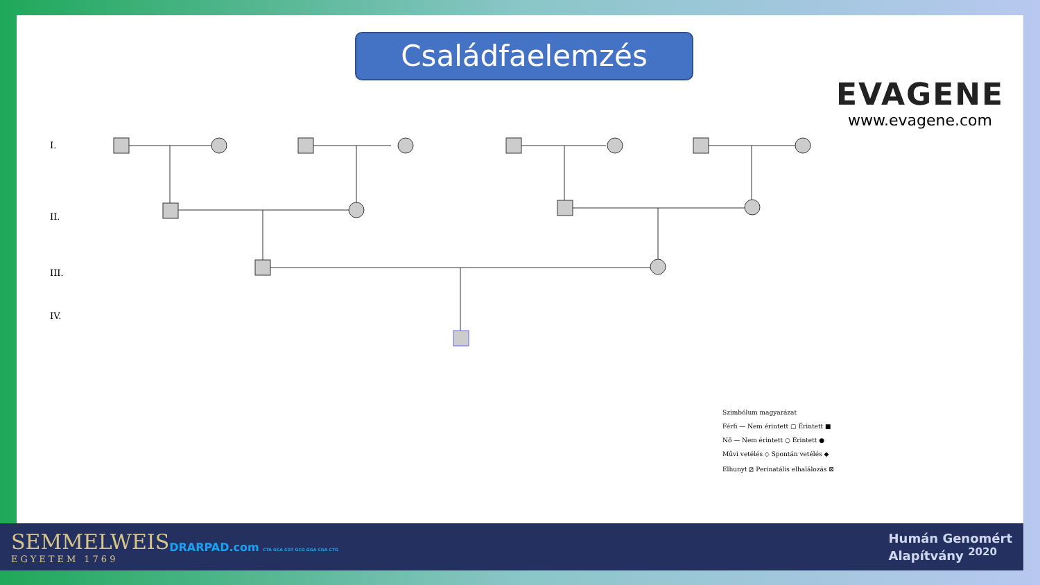Családfaelemzés EVAGENE
www.evagene.com
I.
II.
III.
IV.
Szimbólum magyarázat
Férfi — Nem érintett ▢ Érintett ■
Nő — Nem érintett ○ Érintett ●
Művi vetélés ◇ Spontán vetélés ◆
Elhunyt ⧄ Perinatális elhalálozás ⊠
SEMMELWEIS
EGYETEM 1769
DRARPAD.com CTA GCA CGT GCG GGA CGA CTG
Humán Genomért
Alapítvány <sup>2020</sup>